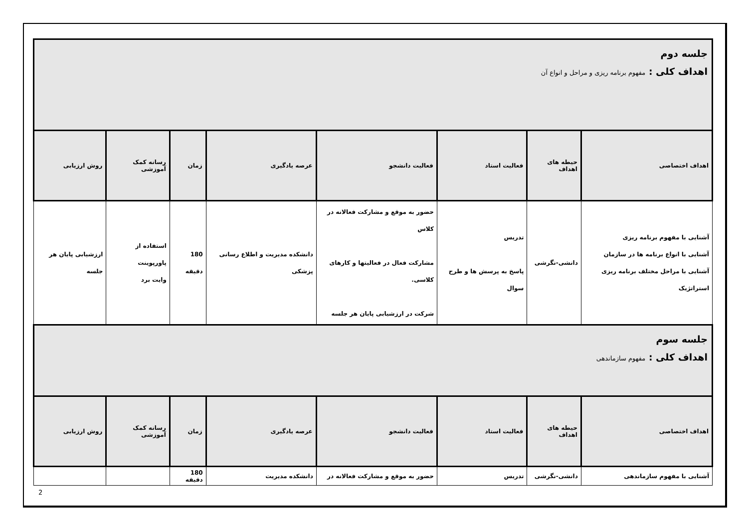| جلسه دوم اهداف کلی : مفهوم برنامه ریزی و مراحل و انواع آن | | | | | | | |
| اهداف اختصاصی | حیطه های اهداف | فعالیت استاد | فعالیت دانشجو | عرصه یادگیری | زمان | رسانه کمک آموزشی | روش ارزیابی |
| آشنایی با مفهوم برنامه ریزی آشنایی با انواع برنامه ها در سازمان آشنایی با مراحل مختلف برنامه ریزی استراتژیک | دانشی-نگرشی | تدریس پاسخ به پرسش ها و طرح سوال | حضور به موقع و مشارکت فعالانه در کلاس مشارکت فعال در فعالیتها و کارهای کلاسی. شرکت در ارزشیابی پایان هر جلسه | دانشکده مدیریت و اطلاع رسانی پزشکی | 180 دقیقه | استفاده از پاورپوینت وایت برد | ارزشیابی پایان هر جلسه |
| جلسه سوم اهداف کلی : مفهوم سازماندهی | | | | | | | |
| اهداف اختصاصی | حیطه های اهداف | فعالیت استاد | فعالیت دانشجو | عرصه یادگیری | زمان | رسانه کمک آموزشی | روش ارزیابی |
| آشنایی با مفهوم سازماندهی | دانشی-نگرشی | تدریس | حضور به موقع و مشارکت فعالانه در | دانشکده مدیریت | 180 دقیقه | | |
2